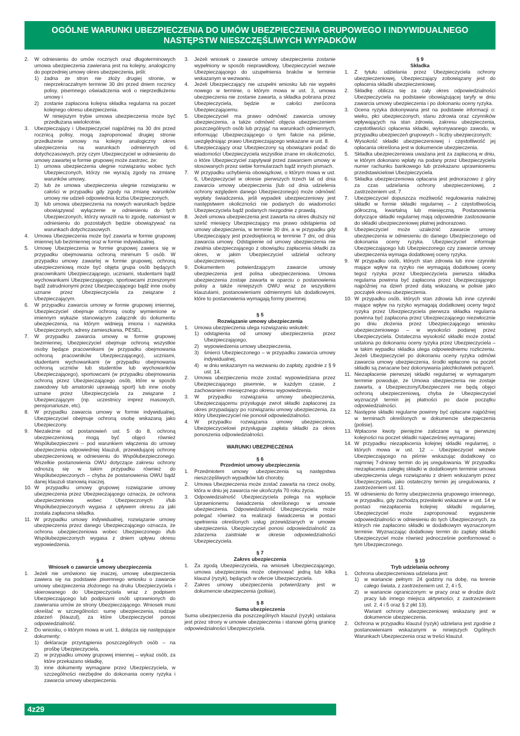OGÓLNE WARUNKI UBEZPIECZENIA DO UMÓW UBEZPIECZENIA GRUPOWEGO I INDYWIDUALNEGO
NASTĘPSTW NIESZCZĘŚLIWYCH WYPADKÓW
2. W odniesieniu do umów rocznych oraz długoterminowych umowa ubezpieczenia zawierana jest na kolejny, analogiczny do poprzedniej umowy okres ubezpieczenia, jeśli:
1) żadna ze stron nie złoży drugiej stronie, w nieprzekraczalnym terminie 30 dni przed dniem rocznicy polisy, pisemnego oświadczenia woli o nieprzedłużeniu umowy i
2) zostanie zapłacona kolejna składka regularna na poczet kolejnego okresu ubezpieczenia.
W niniejszym trybie umowa ubezpieczenia może być przedłużana wielokrotnie.
3. Ubezpieczający i Ubezpieczyciel najpóźniej na 30 dni przed rocznicą polisy, mogą zaproponować drugiej stronie przedłużenie umowy na kolejny analogiczny okres ubezpieczenia na warunkach odmiennych od dotychczasowych, przy czym Ubezpieczyciel w odniesieniu do umowy zawartej w formie grupowej może zastrzec, że:
1) umowa ubezpieczenia ulegnie rozwiązaniu wobec tych Ubezpieczonych, którzy nie wyrażą zgody na zmianę warunków umowy,
2) lub że umowa ubezpieczenia ulegnie rozwiązaniu w całości w przypadku gdy zgody na zmianę warunków umowy nie udzieli odpowiednia liczba Ubezpieczonych,
3) lub umowa ubezpieczenia na nowych warunkach będzie obowiązywać wyłączenie w odniesieniu do tych Ubezpieczonych, którzy wyrazili na to zgodę, natomiast w odniesieniu do pozostałych będzie obowiązywać na warunkach dotychczasowych.
4. Umowa Ubezpieczenia może być zawarta w formie grupowej imiennej lub bezimiennej oraz w formie indywidualnej.
5. Umowę Ubezpieczenia w formie grupowej zawiera się w przypadku obejmowania ochroną minimum 5 osób. W przypadku umowy zawartej w formie grupowej, ochroną ubezpieczeniową może być objęta grupa osób będących pracownikami Ubezpieczającego, uczniami, studentami bądź wychowankami Ubezpieczającego, sportowcami zrzeszonymi bądź zatrudnionymi przez Ubezpieczającego bądź inne osoby uznane przez Ubezpieczyciela za związane z Ubezpieczającym.
6. W przypadku zawarcia umowy w formie grupowej imiennej, Ubezpieczyciel obejmuje ochroną osoby wymienione w imiennym wykazie stanowiącym załącznik do dokumentu ubezpieczenia, na którym widnieją imiona i nazwiska Ubezpieczonych, adresy zamieszkania, PESEL.
7. W przypadku zawarcia umowy w formie grupowej bezimiennej, Ubezpieczyciel obejmuje ochroną wszystkie osoby będące pracownikami (w przypadku obejmowania ochroną pracowników Ubezpieczającego), uczniami, studentami wychowankami (w przypadku obejmowania ochroną uczniów lub studentów lub wychowanków Ubezpieczającego), sportowcami (w przypadku obejmowania ochroną przez Ubezpieczającego osób, które w sposób zawodowy lub amatorski uprawiają sport) lub inne osoby uznane przez Ubezpieczyciela za związane z Ubezpieczającym (np. uczestnicy imprez masowych, pensjonariusze, etc).
8. W przypadku zawarcia umowy w formie indywidualnej, Ubezpieczyciel obejmuje ochroną osobę wskazaną jako Ubezpieczony.
9. Niezależnie od postanowień ust. 5 do 8, ochroną ubezpieczeniową mogą być objęci również Współubezpieczeni – pod warunkiem włączenia do umowy ubezpieczenia odpowiedniej klauzuli, przewidującej ochronę ubezpieczeniową w odniesieniu do Współubezpieczonego. Wszelkie postanowienia OWU dotyczące zakresu ochrony odnoszą się w takim przypadku również do Współubezpieczonych – chyba że postanowienia OWU bądź danej klauzuli stanowią inaczej.
10. W przypadku umowy grupowej rozwiązanie umowy ubezpieczenia przez Ubezpieczającego oznacza, że ochrona ubezpieczeniowa wobec Ubezpieczonych i/lub Współubezpieczonych wygasa z upływem okresu za jaki została zapłacona składka.
11. W przypadku umowy indywidualnej, rozwiązanie umowy ubezpieczenia przez danego Ubezpieczającego oznacza, że ochrona ubezpieczeniowa wobec Ubezpieczonego i/lub Współubezpieczonych wygasa z dniem upływu okresu wypowiedzenia.
§ 4
Wniosek o zawarcie umowy ubezpieczenia
1. Jeżeli nie umówiono się inaczej, umowę ubezpieczenia zawiera się na podstawie pisemnego wniosku o zawarcie umowy ubezpieczenia złożonego na druku Ubezpieczyciela i skierowanego do Ubezpieczyciela wraz z podpisem Ubezpieczającego lub podpisami osób uprawnionych do zawierania umów ze strony Ubezpieczającego. Wniosek musi określać w szczególności: sumę ubezpieczenia, rodzaje zdarzeń (klauzul), za które Ubezpieczyciel ponosi odpowiedzialność.
2. Do wniosku, o którym mowa w ust. 1, dołącza się następujące dokumenty:
1) deklaracje przystąpienia poszczególnych osób – na prośbę Ubezpieczyciela,
2) w przypadku umowy grupowej imiennej – wykaz osób, za które przekazano składkę,
3) inne dokumenty wymagane przez Ubezpieczyciela, w szczególności niezbędne do dokonania oceny ryzyka i zawarcia umowy ubezpieczenia.
3. Jeżeli wniosek o zawarcie umowy ubezpieczenia zostanie wypełniony w sposób nieprawidłowy, Ubezpieczyciel wezwie Ubezpieczającego do uzupełnienia braków w terminie wskazanym w wezwaniu.
4. Jeżeli Ubezpieczający nie uzupełni wniosku lub nie wypełni nowego w terminie, o którym mowa w ust. 3, umowa ubezpieczenia nie zostanie zawarta, a składka pobrana przez Ubezpieczyciela, będzie w całości zwrócona Ubezpieczającemu.
5. Ubezpieczyciel ma prawo odmówić zawarcia umowy ubezpieczenia, a także odmówić objęcia ubezpieczeniem poszczególnych osób lub przyjąć na warunkach odmiennych, informując Ubezpieczającego o tym fakcie na piśmie, uwzględniając prawo Ubezpieczającego wskazane w ust. 8.
6. Ubezpieczający oraz Ubezpieczony są obowiązani podać do wiadomości Ubezpieczyciela wszystkie znane im okoliczności, o które Ubezpieczyciel zapytywał przed zawarciem umowy w stosowanych przez siebie formularzach bądź innych pismach.
7. W przypadku uchybienia obowiązkowi, o którym mowa w ust. 6, Ubezpieczyciel w okresie pierwszych trzech lat od dnia zawarcia umowy ubezpieczenia (lub od dnia udzielenia ochrony względem danego Ubezpieczonego) może odmówić wypłaty świadczenia, jeśli wypadek ubezpieczeniowy jest następstwem okoliczności nie podanych do wiadomości Ubezpieczyciela bądź podanych niezgodnie z prawdą.
8. Jeżeli umowa ubezpieczenia jest zawarta na okres dłuższy niż sześć miesięcy Ubezpieczający ma prawo odstąpienia od umowy ubezpieczenia, w terminie 30 dni, a w przypadku gdy Ubezpieczający jest przedsiębiorcą w terminie 7 dni, od dnia zawarcia umowy. Odstąpienie od umowy ubezpieczenia nie zwalnia ubezpieczającego z obowiązku zapłacenia składki za okres, w jakim Ubezpieczyciel udzielał ochrony ubezpieczeniowej.
9. Dokumentem potwierdzającym zawarcie umowy ubezpieczenia jest polisa ubezpieczeniowa. Umowa ubezpieczenia zostaje zawarta w oparciu o postanowienia polisy a także niniejszych OWU wraz ze wszystkimi klauzulami, postanowieniami odmiennymi lub dodatkowymi, które to postanowienia wymagają formy pisemnej.
§ 5
Rozwiązanie umowy ubezpieczenia
1. Umowa ubezpieczenia ulega rozwiązaniu wskutek:
1) odstąpienia od umowy ubezpieczenia przez Ubezpieczającego,
2) wypowiedzenia umowy ubezpieczenia,
3) śmierci Ubezpieczonego – w przypadku zawarcia umowy indywidualnej,
4) w dniu wskazanym na wezwaniu do zapłaty, zgodnie z § 9 ust. 14.
2. Umowa ubezpieczenia może zostać wypowiedziana przez Ubezpieczającego pisemnie, w każdym czasie, z zachowaniem miesięcznego okresu wypowiedzenia.
3. W przypadku rozwiązania umowy ubezpieczenia, Ubezpieczającemu przysługuje zwrot składki zapłaconej za okres przypadający po rozwiązaniu umowy ubezpieczenia, za który Ubezpieczyciel nie ponosił odpowiedzialności.
4. W przypadku rozwiązania umowy ubezpieczenia, Ubezpieczycielowi przysługuje zapłata składki za okres ponoszenia odpowiedzialności.
WARUNKI UBEZPIECZENIA
§ 6
Przedmiot umowy ubezpieczenia
1. Przedmiotem umowy ubezpieczenia są następstwa nieszczęśliwych wypadków lub choroby.
2. Umowa Ubezpieczenia może zostać zawarta na rzecz osoby, która w dniu jej zawarcia nie ukończyła 70 roku życia.
3. Odpowiedzialność Ubezpieczyciela polega na wypłacie Uprawnionemu świadczenia określonego w umowie ubezpieczenia. Odpowiedzialność Ubezpieczyciela może polegać również na realizacji świadczenia w postaci spełnienia określonych usług przewidzianych w umowie ubezpieczenia. Ubezpieczyciel ponosi odpowiedzialność za zdarzenia zaistniałe w okresie odpowiedzialności Ubezpieczyciela.
§ 7
Zakres ubezpieczenia
1. Za zgodą Ubezpieczyciela, na wniosek Ubezpieczającego, umowa ubezpieczenia może obejmować jedną lub kilka klauzul (ryzyk), będących w ofercie Ubezpieczyciela.
2. Zakres umowy ubezpieczenia potwierdzany jest w dokumencie ubezpieczenia (polisie).
§ 8
Suma ubezpieczenia
Suma ubezpieczenia dla poszczególnych klauzul (ryzyk) ustalana jest przez strony w umowie ubezpieczenia i stanowi górną granicę odpowiedzialności Ubezpieczyciela.
§ 9
Składka
1. Z tytułu udzielania przez Ubezpieczyciela ochrony ubezpieczeniowej, Ubezpieczający zobowiązany jest do opłacenia składki ubezpieczeniowej.
2. Składkę oblicza się za cały okres odpowiedzialności Ubezpieczyciela na podstawie obowiązującej taryfy w dniu zawarcia umowy ubezpieczenia i po dokonaniu oceny ryzyka.
3. Ocena ryzyka dokonywana jest na podstawie informacji o: wieku, płci ubezpieczonych, stanu zdrowia oraz czynników wpływających na stan zdrowia, zakresu ubezpieczenia, częstotliwości opłacenia składki, wykonywanego zawodu, w przypadku ubezpieczeń grupowych – liczby ubezpieczonych;
4. Wysokość składki ubezpieczeniowej i częstotliwość jej opłacania określona jest w dokumencie ubezpieczenia.
5. Składka ubezpieczeniowa uważana jest za zapłaconą w dniu, w którym dokonano wpłaty na podany przez Ubezpieczyciela numer rachunku bankowego lub przekazano uprawnionemu przedstawicielowi Ubezpieczyciela.
6. Składka ubezpieczeniowa opłacana jest jednorazowo z góry za czas udzielania ochrony ubezpieczeniowej, z zastrzeżeniem ust. 7.
7. Ubezpieczyciel dopuszcza możliwość regulowania należnej składki w formie składki regularnej – z częstotliwością półroczną, kwartalną lub miesięczną. Postanowienia dotyczące składki regularnej mają odpowiednie zastosowanie do składki ubezpieczeniowej płatnej jednorazowo.
8. Ubezpieczyciel może uzależnić zawarcie umowy ubezpieczenia w odniesieniu do danego Ubezpieczonego od dokonania oceny ryzyka. Ubezpieczyciel informuje Ubezpieczającego lub Ubezpieczonego czy zawarcie umowy ubezpieczenia wymaga dodatkowej oceny ryzyka.
9. W przypadku osób, których stan zdrowia lub inne czynniki mające wpływ na ryzyko nie wymagają dodatkowej oceny tegoż ryzyka przez Ubezpieczyciela pierwsza składka regularna powinna być zapłacona przez Ubezpieczającego najpóźniej na dzień przed datą wskazaną w polisie jako początek okresu ubezpieczenia.
10. W przypadku osób, których stan zdrowia lub inne czynniki mające wpływ na ryzyko wymagają dodatkowej oceny tegoż ryzyka przez Ubezpieczyciela pierwsza składka regularna powinna być zapłacona przez Ubezpieczającego niezwłocznie po dniu złożenia przez Ubezpieczającego wniosku ubezpieczeniowego – w wysokości podanej przez Ubezpieczyciela. Ostateczna wysokość składki może zostać ustalona po dokonaniu oceny ryzyka przez Ubezpieczyciela – w takim wypadku składka ulega odpowiedniemu rozliczeniu. Jeżeli Ubezpieczyciel po dokonaniu oceny ryzyka odmówi zawarcia umowy ubezpieczenia, środki wpłacone na poczet składki są zwracane bez dokonywania jakichkolwiek potrąceń.
11. Niezapłacenie pierwszej składki regularnej w wymaganym terminie powoduje, że Umowa ubezpieczenia nie zostaje zawarta, a Ubezpieczony/Ubezpieczeni nie będą objęci ochroną ubezpieczeniową, chyba że Ubezpieczyciel wyznaczył termin jej płatności po dacie początku odpowiedzialności.
12. Następne składki regularne powinny być opłacane najpóźniej w terminach określonych w dokumencie ubezpieczenia (polisie).
13. Wpłacone kwoty pieniężne zaliczane są w pierwszej kolejności na poczet składki najwcześniej wymaganej.
14. W przypadku niezapłacenia kolejnej składki regularnej, o których mowa w ust. 12 – Ubezpieczyciel wezwie Ubezpieczającego na piśmie wskazując dodatkowy co najmniej 7-dniowy termin do jej uregulowania. W przypadku niezapłacenia zaległej składki w dodatkowym terminie umowa ubezpieczenia ulega rozwiązaniu z dniem wskazanym przez Ubezpieczyciela, jako ostateczny termin jej uregulowania, z zastrzeżeniem ust. 11.
15. W odniesieniu do formy ubezpieczenia grupowego imiennego, w przypadku, gdy zachodzą przesłanki wskazane w ust. 14 w postaci niezapłacenia kolejnej składki regularnej, Ubezpieczyciel może zaproponować wygaszenie odpowiedzialności w odniesieniu do tych Ubezpieczonych, za których nie zapłacono składki w dodatkowym wyznaczonym terminie. Wyznaczając dodatkowy termin do zapłaty składki Ubezpieczyciel może również jednocześnie poinformować o tym Ubezpieczonego.
§ 10
Tryb udzielania ochrony
1. Ochrona ubezpieczeniowa udzielana jest:
1) w wariancie pełnym: 24 godziny na dobę, na terenie całego świata, z zastrzeżeniem ust. 2, 4 i 5,
2) w wariancie ograniczonym: w pracy oraz w drodze do/z pracy lub innego miejsca aktywności, z zastrzeżeniem ust. 2, 4 i 5 oraz § 2 pkt 13).
Wariant ochrony ubezpieczeniowej wskazany jest w dokumencie ubezpieczenia.
2. Ochrona w przypadku klauzul (ryzyk) udzielana jest zgodnie z postanowieniami wskazanymi w niniejszych Ogólnych Warunkach Ubezpieczenia oraz w treści klauzul.
4z29